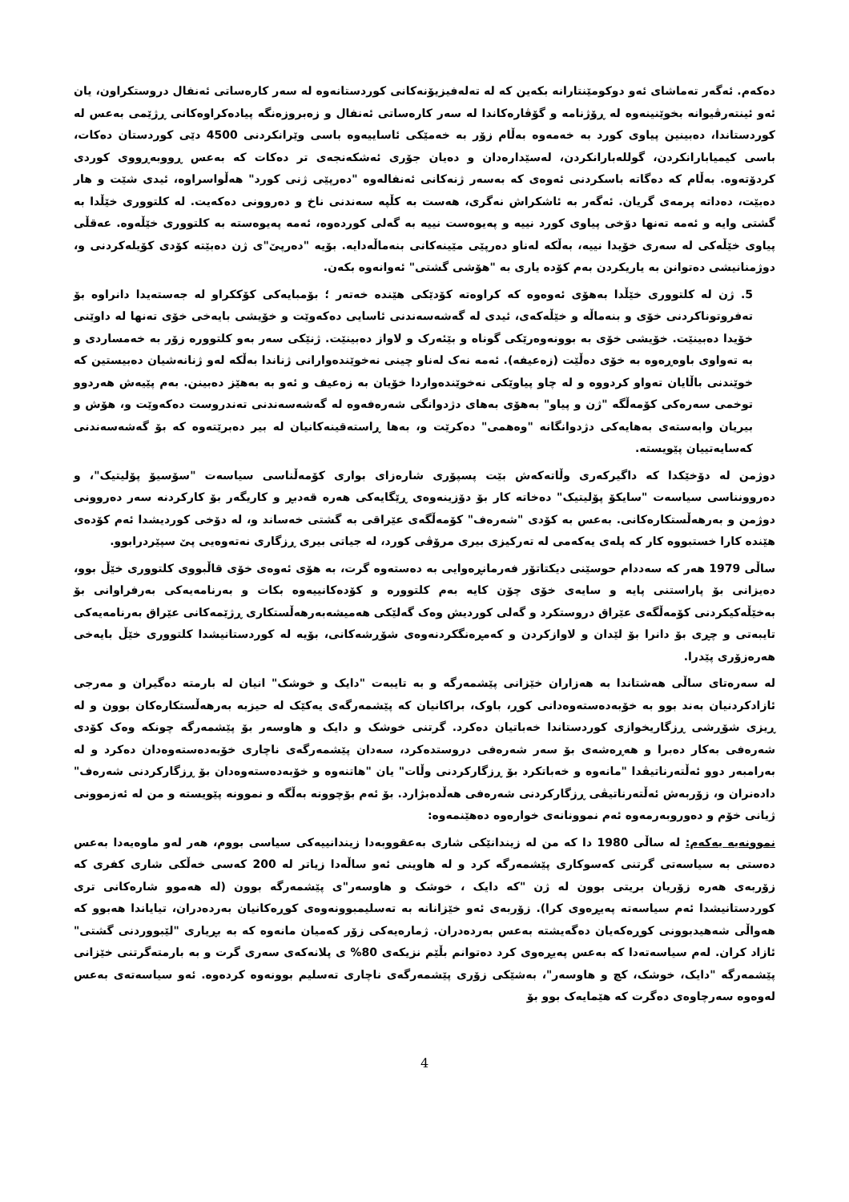دەکەم. ئەگەر تەماشای ئەو دوکومێنتارانە بکەین کە لە تەلەفیزیۆنەکانی کوردستانەوە لە سەر کارەساتی ئەنفال دروستکراون، یان ئەو ئینتەرڤیوانە بخوێنینەوە لە ڕۆژنامە و گۆڤارەکاندا لە سەر کارەساتی ئەنفال و زەبروزەنگە پیادەکراوەکانی ڕژێمی بەعس لە کوردستاندا، دەبینین پیاوی کورد بە خەمەوە بەڵام زۆر بە خەمێکی ئاساییەوە باسی وێرانکردنی 4500 دێی کوردستان دەکات، باسی کیمیابارانکردن، گوللەبارانکردن، لەسێدارەدان و دەیان جۆری ئەشکەنجەی تر دەکات کە بەعس ڕووبەڕووی کوردی کردۆتەوە. بەڵام کە دەگاتە باسکردنی ئەوەی کە بەسەر ژنەکانی ئەنفالەوە "دەرپێی ژنی کورد" هەڵواسراوە، ئیدی شێت و هار دەبێت، دەداتە پرمەی گریان. ئەگەر بە ئاشکراش نەگری، هەست بە کڵپە سەندنی ناخ و دەروونی دەکەیت. لە کلتووری خێڵدا بە گشتی وایە و ئەمە تەنها دۆخی پیاوی کورد نییە و پەیوەست نییە بە گەلی کوردەوە، ئەمە پەیوەستە بە کلتووری خێڵەوە. عەقڵی پیاوی خێڵەکی لە سەری خۆیدا نییە، بەڵکە لەناو دەرپێی مێینەکانی بنەماڵەدایە. بۆیە "دەرپێ"ی ژن دەبێتە کۆدی کۆیلەکردنی و، دوژمنانیشی دەتوانن بە یاریکردن بەم کۆدە یاری بە "هۆشی گشتی" ئەوانەوە بکەن.
5. ژن لە کلتووری خێڵدا بەهۆی ئەوەوە کە کراوەتە کۆدێکی هێندە خەتەر ؛ بۆمبایەکی کۆککراو لە جەستەیدا دانراوە بۆ تەفروتوناکردنی خۆی و بنەماڵە و خێڵەکەی، ئیدی لە گەشەسەندنی ئاسایی دەکەوێت و خۆیشی بایەخی خۆی تەنها لە داوێنی خۆیدا دەبینێت. خۆیشی خۆی بە بوونەوەرێکی گوناه و بێئەرک و لاواز دەبینێت. ژنێکی سەر بەو کلتوورە زۆر بە خەمساردی و بە تەواوی باوەڕەوە بە خۆی دەڵێت (زەعیفە). ئەمە نەک لەناو چینی نەخوێندەوارانی ژناندا بەڵکە لەو ژنانەشیان دەبیستین کە خوێندنی باڵایان تەواو کردووە و لە چاو پیاوێکی نەخوێندەواردا خۆیان بە زەعیف و ئەو بە بەهێز دەبینن. بەم پێیەش هەردوو توخمی سەرەکی کۆمەڵگە "ژن و پیاو" بەهۆی بەهای دژدوانگی شەرەفەوە لە گەشەسەندنی تەندروست دەکەوێت و، هۆش و بیریان وابەستەی بەهایەکی دژدوانگانە "وەهمی" دەکرێت و، بەها ڕاستەقینەکانیان لە بیر دەبرێتەوە کە بۆ گەشەسەندنی کەسایەتییان پێویستە.
دوژمن لە دۆخێکدا کە داگیرکەری وڵاتەکەش بێت پسپۆری شارەزای بواری کۆمەڵناسی سیاسەت "سۆسیۆ پۆلیتیک"، و دەروونناسی سیاسەت "سایکۆ پۆلیتیک" دەخاتە کار بۆ دۆزینەوەی ڕێگایەکی هەرە قەدبڕ و کاریگەر بۆ کارکردنە سەر دەروونی دوژمن و بەرهەڵستکارەکانی. بەعس بە کۆدی "شەرەف" کۆمەڵگەی عێراقی بە گشتی خەساند و، لە دۆخی کوردیشدا ئەم کۆدەی هێندە کارا خستبووە کار کە پلەی یەکەمی لە تەرکیزی بیری مرۆڤی کورد، لە جیاتی بیری ڕزگاری نەتەوەیی پێ سپێردرابوو.
ساڵی 1979 هەر کە سەددام حوسێنی دیکتاتۆر فەرمانڕەوایی بە دەستەوە گرت، بە هۆی ئەوەی خۆی قاڵبووی کلتووری خێڵ بوو، دەیزانی بۆ پاراستنی پایە و سایەی خۆی چۆن کایە بەم کلتوورە و کۆدەکانییەوە بکات و بەرنامەیەکی بەرفراوانی بۆ بەخێڵەکیکردنی کۆمەڵگەی عێراق دروستکرد و گەلی کوردیش وەک گەلێکی هەمیشەبەرهەڵستکاری ڕژێمەکانی عێراق بەرنامەیەکی تایبەتی و چڕی بۆ دانرا بۆ لێدان و لاوازکردن و کەمڕەنگکردنەوەی شۆڕشەکانی، بۆیە لە کوردستانیشدا کلتووری خێڵ بایەخی هەرەزۆری پێدرا.
لە سەرەتای ساڵی هەشتاندا بە هەزاران خێزانی پێشمەرگە و بە تایبەت "دایک و خوشک" انیان لە بارمتە دەگیران و مەرجی ئازادکردنیان بەند بوو بە خۆبەدەستەوەدانی کوڕ، باوک، براکانیان کە پێشمەرگەی یەکێک لە حیزبە بەرهەڵستکارەکان بوون و لە ڕیزی شۆڕشی ڕزگاریخوازی کوردستاندا خەباتیان دەکرد. گرتنی خوشک و دایک و هاوسەر بۆ پێشمەرگە چونکە وەک کۆدی شەرەفی بەکار دەبرا و هەڕەشەی بۆ سەر شەرەفی دروستدەکرد، سەدان پێشمەرگەی ناچاری خۆبەدەستەوەدان دەکرد و لە بەرامبەر دوو ئەڵتەرناتیڤدا "مانەوە و خەباتکرد بۆ ڕزگارکردنی وڵات" یان "هاتنەوە و خۆبەدەستەوەدان بۆ ڕزگارکردنی شەرەف" دادەنران و، زۆربەش ئەڵتەرناتیڤی ڕزگارکردنی شەرەفی هەڵدەبژارد. بۆ ئەم بۆچوونە بەڵگە و نموونە پێویستە و من لە ئەزموونی ژیانی خۆم و دەوروبەرمەوە ئەم نموونانەی خوارەوە دەهێنمەوە:
نموونەیە یەکەم: لە ساڵی 1980 دا کە من لە زیندانێکی شاری بەعقووبەدا زیندانییەکی سیاسی بووم، هەر لەو ماوەیەدا بەعس دەستی بە سیاسەتی گرتنی کەسوکاری پێشمەرگە کرد و لە هاوینی ئەو ساڵەدا زیاتر لە 200 کەسی خەڵکی شاری کفری کە زۆربەی هەرە زۆریان بریتی بوون لە ژن "کە دایک ، خوشک و هاوسەر"ی پێشمەرگە بوون (لە هەموو شارەکانی تری کوردستانیشدا ئەم سیاسەتە پەیڕەوی کرا). زۆربەی ئەو خێزانانە بە تەسلیمبوونەوەی کوڕەکانیان بەردەدران، تیایاندا هەبوو کە هەواڵی شەهیدبوونی کوڕەکەیان دەگەیشتە بەعس بەردەدران. ژمارەیەکی زۆر کەمیان مانەوە کە بە بڕیاری "لێبووردنی گشتی" ئازاد کران. لەم سیاسەتەدا کە بەعس پەیڕەوی کرد دەتوانم بڵێم نزیکەی 80% ی پلانەکەی سەری گرت و بە بارمتەگرتنی خێزانی پێشمەرگە "دایک، خوشک، کچ و هاوسەر"، بەشێکی زۆری پێشمەرگەی ناچاری تەسلیم بوونەوە کردەوە. ئەو سیاسەتەی بەعس لەوەوە سەرچاوەی دەگرت کە هێمایەک بوو بۆ
4